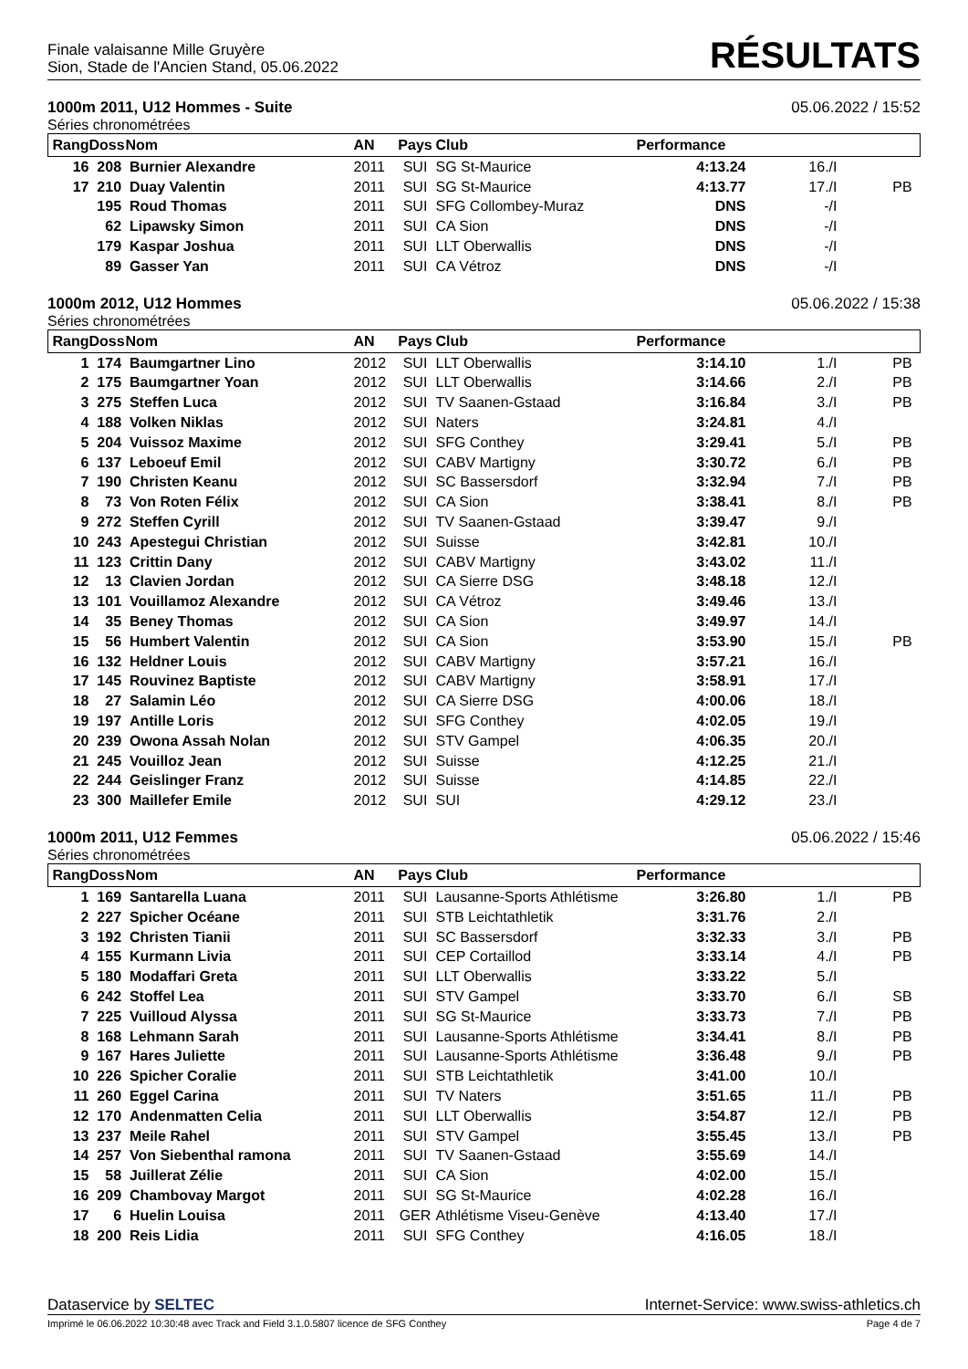Finale valaisanne Mille Gruyère
Sion, Stade de l'Ancien Stand, 05.06.2022
RÉSULTATS
1000m 2011, U12 Hommes - Suite 05.06.2022 / 15:52
Séries chronométrées
| Rang | Doss | Nom | AN | Pays | Club | Performance | | |
| --- | --- | --- | --- | --- | --- | --- | --- | --- |
| 16 | 208 | Burnier Alexandre | 2011 | SUI | SG St-Maurice | 4:13.24 | 16./I | |
| 17 | 210 | Duay Valentin | 2011 | SUI | SG St-Maurice | 4:13.77 | 17./I | PB |
| | 195 | Roud Thomas | 2011 | SUI | SFG Collombey-Muraz | DNS | -/I | |
| | 62 | Lipawsky Simon | 2011 | SUI | CA Sion | DNS | -/I | |
| | 179 | Kaspar Joshua | 2011 | SUI | LLT Oberwallis | DNS | -/I | |
| | 89 | Gasser Yan | 2011 | SUI | CA Vétroz | DNS | -/I | |
1000m 2012, U12 Hommes 05.06.2022 / 15:38
Séries chronométrées
| Rang | Doss | Nom | AN | Pays | Club | Performance | | |
| --- | --- | --- | --- | --- | --- | --- | --- | --- |
| 1 | 174 | Baumgartner Lino | 2012 | SUI | LLT Oberwallis | 3:14.10 | 1./I | PB |
| 2 | 175 | Baumgartner Yoan | 2012 | SUI | LLT Oberwallis | 3:14.66 | 2./I | PB |
| 3 | 275 | Steffen Luca | 2012 | SUI | TV Saanen-Gstaad | 3:16.84 | 3./I | PB |
| 4 | 188 | Volken Niklas | 2012 | SUI | Naters | 3:24.81 | 4./I | |
| 5 | 204 | Vuissoz Maxime | 2012 | SUI | SFG Conthey | 3:29.41 | 5./I | PB |
| 6 | 137 | Leboeuf Emil | 2012 | SUI | CABV Martigny | 3:30.72 | 6./I | PB |
| 7 | 190 | Christen Keanu | 2012 | SUI | SC Bassersdorf | 3:32.94 | 7./I | PB |
| 8 | 73 | Von Roten Félix | 2012 | SUI | CA Sion | 3:38.41 | 8./I | PB |
| 9 | 272 | Steffen Cyrill | 2012 | SUI | TV Saanen-Gstaad | 3:39.47 | 9./I | |
| 10 | 243 | Apestegui Christian | 2012 | SUI | Suisse | 3:42.81 | 10./I | |
| 11 | 123 | Crittin Dany | 2012 | SUI | CABV Martigny | 3:43.02 | 11./I | |
| 12 | 13 | Clavien Jordan | 2012 | SUI | CA Sierre DSG | 3:48.18 | 12./I | |
| 13 | 101 | Vouillamoz Alexandre | 2012 | SUI | CA Vétroz | 3:49.46 | 13./I | |
| 14 | 35 | Beney Thomas | 2012 | SUI | CA Sion | 3:49.97 | 14./I | |
| 15 | 56 | Humbert Valentin | 2012 | SUI | CA Sion | 3:53.90 | 15./I | PB |
| 16 | 132 | Heldner Louis | 2012 | SUI | CABV Martigny | 3:57.21 | 16./I | |
| 17 | 145 | Rouvinez Baptiste | 2012 | SUI | CABV Martigny | 3:58.91 | 17./I | |
| 18 | 27 | Salamin Léo | 2012 | SUI | CA Sierre DSG | 4:00.06 | 18./I | |
| 19 | 197 | Antille Loris | 2012 | SUI | SFG Conthey | 4:02.05 | 19./I | |
| 20 | 239 | Owona Assah Nolan | 2012 | SUI | STV Gampel | 4:06.35 | 20./I | |
| 21 | 245 | Vouilloz Jean | 2012 | SUI | Suisse | 4:12.25 | 21./I | |
| 22 | 244 | Geislinger Franz | 2012 | SUI | Suisse | 4:14.85 | 22./I | |
| 23 | 300 | Maillefer Emile | 2012 | SUI | SUI | 4:29.12 | 23./I | |
1000m 2011, U12 Femmes 05.06.2022 / 15:46
Séries chronométrées
| Rang | Doss | Nom | AN | Pays | Club | Performance | | |
| --- | --- | --- | --- | --- | --- | --- | --- | --- |
| 1 | 169 | Santarella Luana | 2011 | SUI | Lausanne-Sports Athlétisme | 3:26.80 | 1./I | PB |
| 2 | 227 | Spicher Océane | 2011 | SUI | STB Leichtathletik | 3:31.76 | 2./I | |
| 3 | 192 | Christen Tianii | 2011 | SUI | SC Bassersdorf | 3:32.33 | 3./I | PB |
| 4 | 155 | Kurmann Livia | 2011 | SUI | CEP Cortaillod | 3:33.14 | 4./I | PB |
| 5 | 180 | Modaffari Greta | 2011 | SUI | LLT Oberwallis | 3:33.22 | 5./I | |
| 6 | 242 | Stoffel Lea | 2011 | SUI | STV Gampel | 3:33.70 | 6./I | SB |
| 7 | 225 | Vuilloud Alyssa | 2011 | SUI | SG St-Maurice | 3:33.73 | 7./I | PB |
| 8 | 168 | Lehmann Sarah | 2011 | SUI | Lausanne-Sports Athlétisme | 3:34.41 | 8./I | PB |
| 9 | 167 | Hares Juliette | 2011 | SUI | Lausanne-Sports Athlétisme | 3:36.48 | 9./I | PB |
| 10 | 226 | Spicher Coralie | 2011 | SUI | STB Leichtathletik | 3:41.00 | 10./I | |
| 11 | 260 | Eggel Carina | 2011 | SUI | TV Naters | 3:51.65 | 11./I | PB |
| 12 | 170 | Andenmatten Celia | 2011 | SUI | LLT Oberwallis | 3:54.87 | 12./I | PB |
| 13 | 237 | Meile Rahel | 2011 | SUI | STV Gampel | 3:55.45 | 13./I | PB |
| 14 | 257 | Von Siebenthal ramona | 2011 | SUI | TV Saanen-Gstaad | 3:55.69 | 14./I | |
| 15 | 58 | Juillerat Zélie | 2011 | SUI | CA Sion | 4:02.00 | 15./I | |
| 16 | 209 | Chambovay Margot | 2011 | SUI | SG St-Maurice | 4:02.28 | 16./I | |
| 17 | 6 | Huelin Louisa | 2011 | GER | Athlétisme Viseu-Genève | 4:13.40 | 17./I | |
| 18 | 200 | Reis Lidia | 2011 | SUI | SFG Conthey | 4:16.05 | 18./I | |
Dataservice by SELTEC Internet-Service: www.swiss-athletics.ch
Imprimé le 06.06.2022 10:30:48 avec Track and Field 3.1.0.5807 licence de SFG Conthey Page 4 de 7